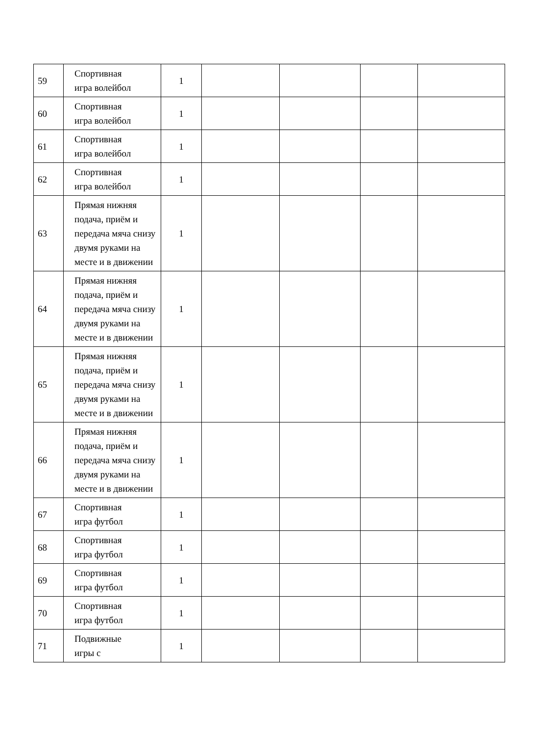| 59 | Спортивная игра волейбол | 1 | | | | |
| 60 | Спортивная игра волейбол | 1 | | | | |
| 61 | Спортивная игра волейбол | 1 | | | | |
| 62 | Спортивная игра волейбол | 1 | | | | |
| 63 | Прямая нижняя подача, приём и передача мяча снизу двумя руками на месте и в движении | 1 | | | | |
| 64 | Прямая нижняя подача, приём и передача мяча снизу двумя руками на месте и в движении | 1 | | | | |
| 65 | Прямая нижняя подача, приём и передача мяча снизу двумя руками на месте и в движении | 1 | | | | |
| 66 | Прямая нижняя подача, приём и передача мяча снизу двумя руками на месте и в движении | 1 | | | | |
| 67 | Спортивная игра футбол | 1 | | | | |
| 68 | Спортивная игра футбол | 1 | | | | |
| 69 | Спортивная игра футбол | 1 | | | | |
| 70 | Спортивная игра футбол | 1 | | | | |
| 71 | Подвижные игры с | 1 | | | | |